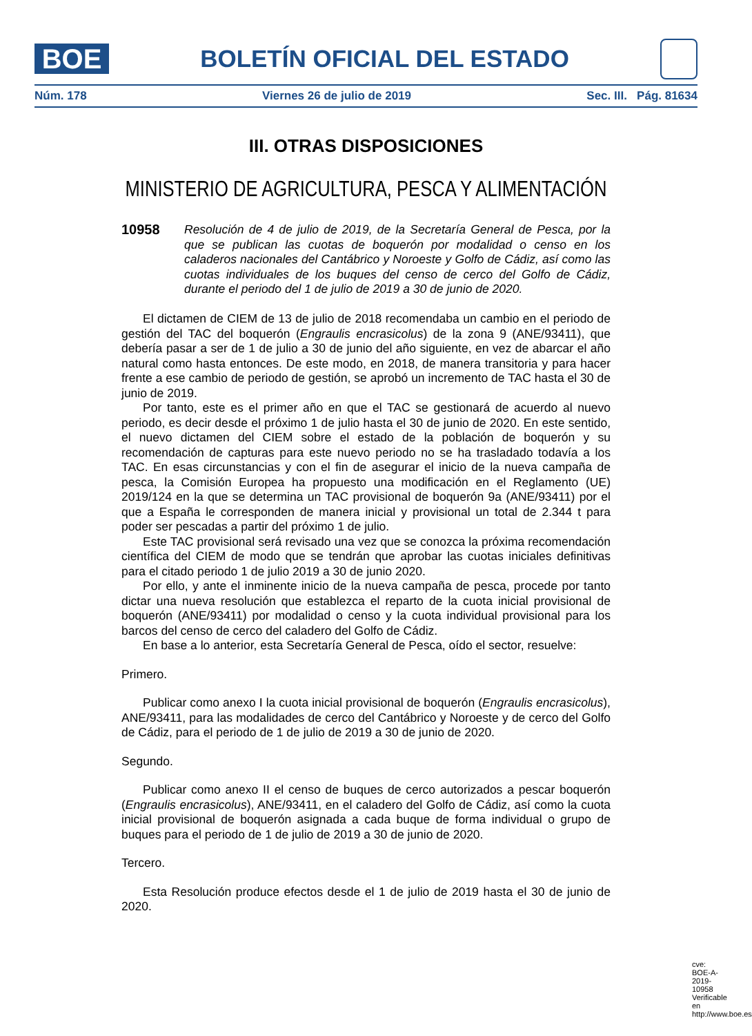BOE
BOLETÍN OFICIAL DEL ESTADO
Núm. 178 Viernes 26 de julio de 2019 Sec. III. Pág. 81634
III. OTRAS DISPOSICIONES
MINISTERIO DE AGRICULTURA, PESCA Y ALIMENTACIÓN
10958 Resolución de 4 de julio de 2019, de la Secretaría General de Pesca, por la que se publican las cuotas de boquerón por modalidad o censo en los caladeros nacionales del Cantábrico y Noroeste y Golfo de Cádiz, así como las cuotas individuales de los buques del censo de cerco del Golfo de Cádiz, durante el periodo del 1 de julio de 2019 a 30 de junio de 2020.
El dictamen de CIEM de 13 de julio de 2018 recomendaba un cambio en el periodo de gestión del TAC del boquerón (Engraulis encrasicolus) de la zona 9 (ANE/93411), que debería pasar a ser de 1 de julio a 30 de junio del año siguiente, en vez de abarcar el año natural como hasta entonces. De este modo, en 2018, de manera transitoria y para hacer frente a ese cambio de periodo de gestión, se aprobó un incremento de TAC hasta el 30 de junio de 2019.
Por tanto, este es el primer año en que el TAC se gestionará de acuerdo al nuevo periodo, es decir desde el próximo 1 de julio hasta el 30 de junio de 2020. En este sentido, el nuevo dictamen del CIEM sobre el estado de la población de boquerón y su recomendación de capturas para este nuevo periodo no se ha trasladado todavía a los TAC. En esas circunstancias y con el fin de asegurar el inicio de la nueva campaña de pesca, la Comisión Europea ha propuesto una modificación en el Reglamento (UE) 2019/124 en la que se determina un TAC provisional de boquerón 9a (ANE/93411) por el que a España le corresponden de manera inicial y provisional un total de 2.344 t para poder ser pescadas a partir del próximo 1 de julio.
Este TAC provisional será revisado una vez que se conozca la próxima recomendación científica del CIEM de modo que se tendrán que aprobar las cuotas iniciales definitivas para el citado periodo 1 de julio 2019 a 30 de junio 2020.
Por ello, y ante el inminente inicio de la nueva campaña de pesca, procede por tanto dictar una nueva resolución que establezca el reparto de la cuota inicial provisional de boquerón (ANE/93411) por modalidad o censo y la cuota individual provisional para los barcos del censo de cerco del caladero del Golfo de Cádiz.
En base a lo anterior, esta Secretaría General de Pesca, oído el sector, resuelve:
Primero.
Publicar como anexo I la cuota inicial provisional de boquerón (Engraulis encrasicolus), ANE/93411, para las modalidades de cerco del Cantábrico y Noroeste y de cerco del Golfo de Cádiz, para el periodo de 1 de julio de 2019 a 30 de junio de 2020.
Segundo.
Publicar como anexo II el censo de buques de cerco autorizados a pescar boquerón (Engraulis encrasicolus), ANE/93411, en el caladero del Golfo de Cádiz, así como la cuota inicial provisional de boquerón asignada a cada buque de forma individual o grupo de buques para el periodo de 1 de julio de 2019 a 30 de junio de 2020.
Tercero.
Esta Resolución produce efectos desde el 1 de julio de 2019 hasta el 30 de junio de 2020.
cve: BOE-A-2019-10958
Verificable en http://www.boe.es